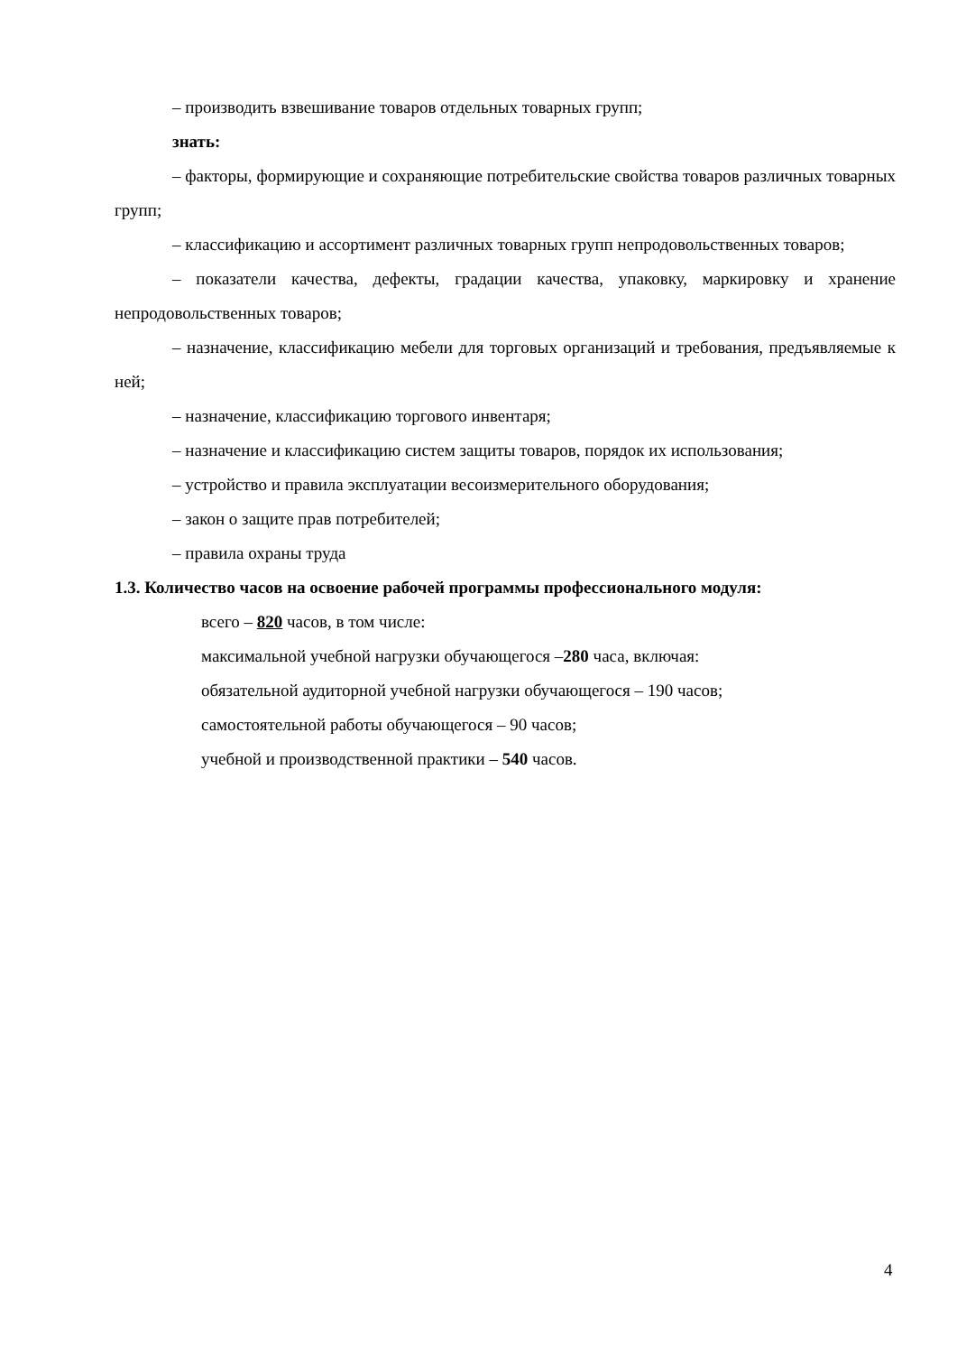– производить взвешивание товаров отдельных товарных групп;
знать:
– факторы, формирующие и сохраняющие потребительские свойства товаров различных товарных групп;
– классификацию и ассортимент различных товарных групп непродовольственных товаров;
– показатели качества, дефекты, градации качества, упаковку, маркировку и хранение непродовольственных товаров;
– назначение, классификацию мебели для торговых организаций и требования, предъявляемые к ней;
– назначение, классификацию торгового инвентаря;
– назначение и классификацию систем защиты товаров, порядок их использования;
– устройство и правила эксплуатации весоизмерительного оборудования;
– закон о защите прав потребителей;
– правила охраны труда
1.3. Количество часов на освоение рабочей программы профессионального модуля:
всего – 820 часов, в том числе:
максимальной учебной нагрузки обучающегося –280 часа, включая:
обязательной аудиторной учебной нагрузки обучающегося – 190 часов;
самостоятельной работы обучающегося – 90 часов;
учебной и производственной практики – 540 часов.
4